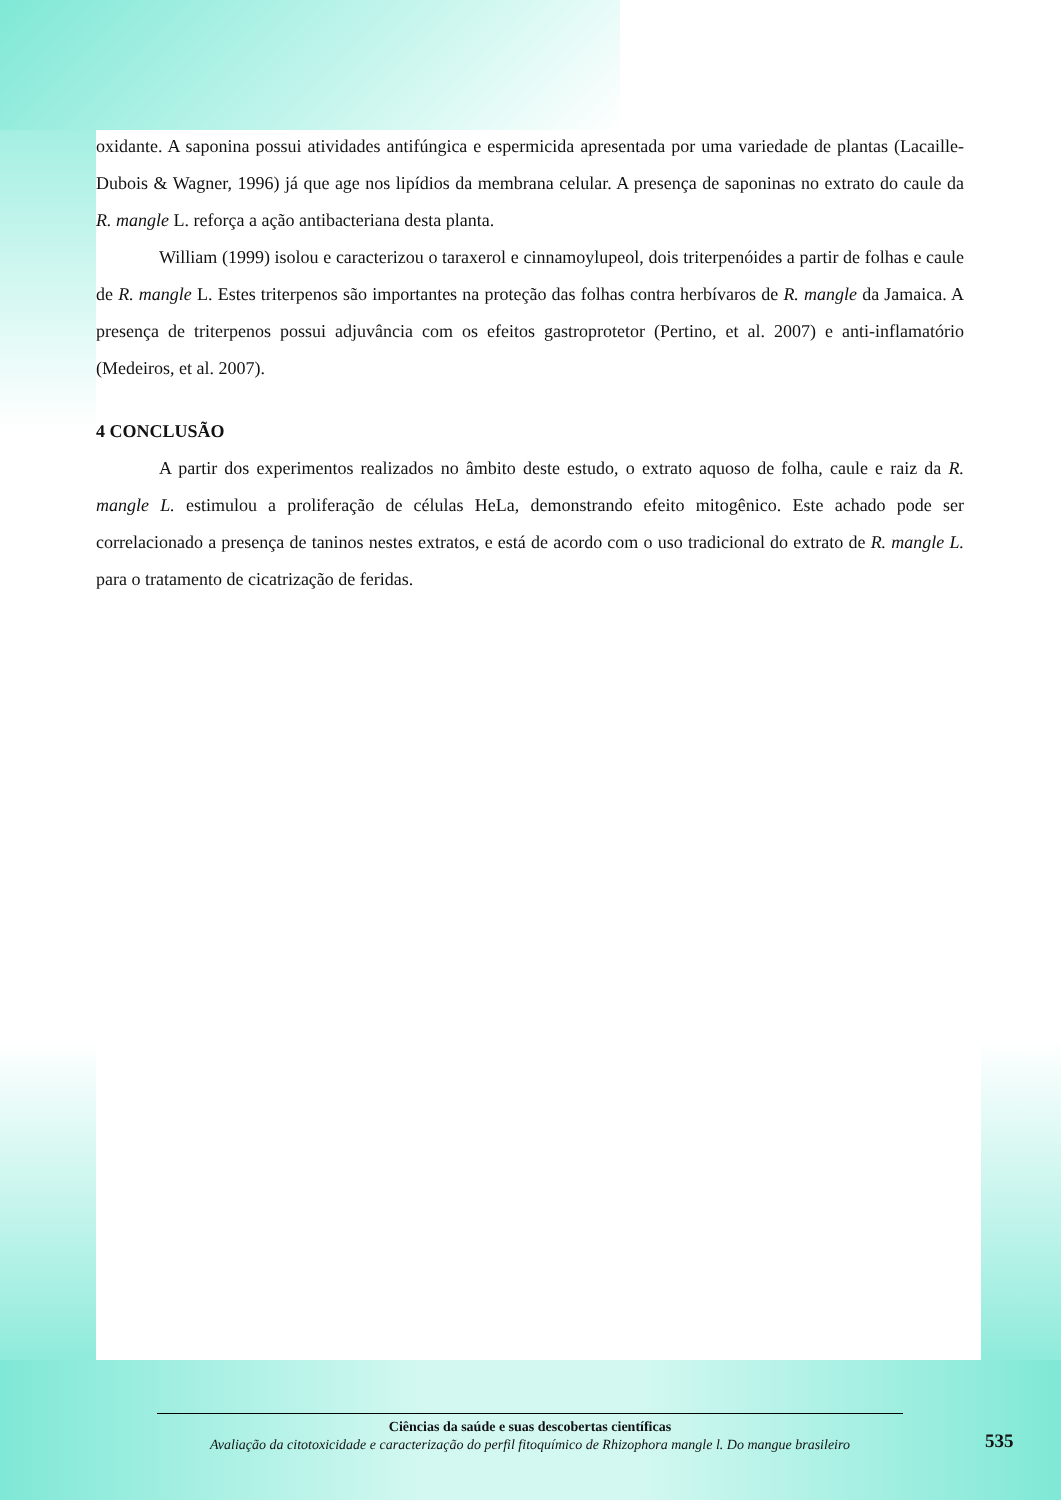oxidante. A saponina possui atividades antifúngica e espermicida apresentada por uma variedade de plantas (Lacaille-Dubois & Wagner, 1996) já que age nos lipídios da membrana celular. A presença de saponinas no extrato do caule da R. mangle L. reforça a ação antibacteriana desta planta.
William (1999) isolou e caracterizou o taraxerol e cinnamoylupeol, dois triterpenóides a partir de folhas e caule de R. mangle L. Estes triterpenos são importantes na proteção das folhas contra herbívaros de R. mangle da Jamaica. A presença de triterpenos possui adjuvância com os efeitos gastroprotetor (Pertino, et al. 2007) e anti-inflamatório (Medeiros, et al. 2007).
4 CONCLUSÃO
A partir dos experimentos realizados no âmbito deste estudo, o extrato aquoso de folha, caule e raiz da R. mangle L. estimulou a proliferação de células HeLa, demonstrando efeito mitogênico. Este achado pode ser correlacionado a presença de taninos nestes extratos, e está de acordo com o uso tradicional do extrato de R. mangle L. para o tratamento de cicatrização de feridas.
Ciências da saúde e suas descobertas científicas
Avaliação da citotoxicidade e caracterização do perfil fitoquímico de Rhizophora mangle l. Do mangue brasileiro
535